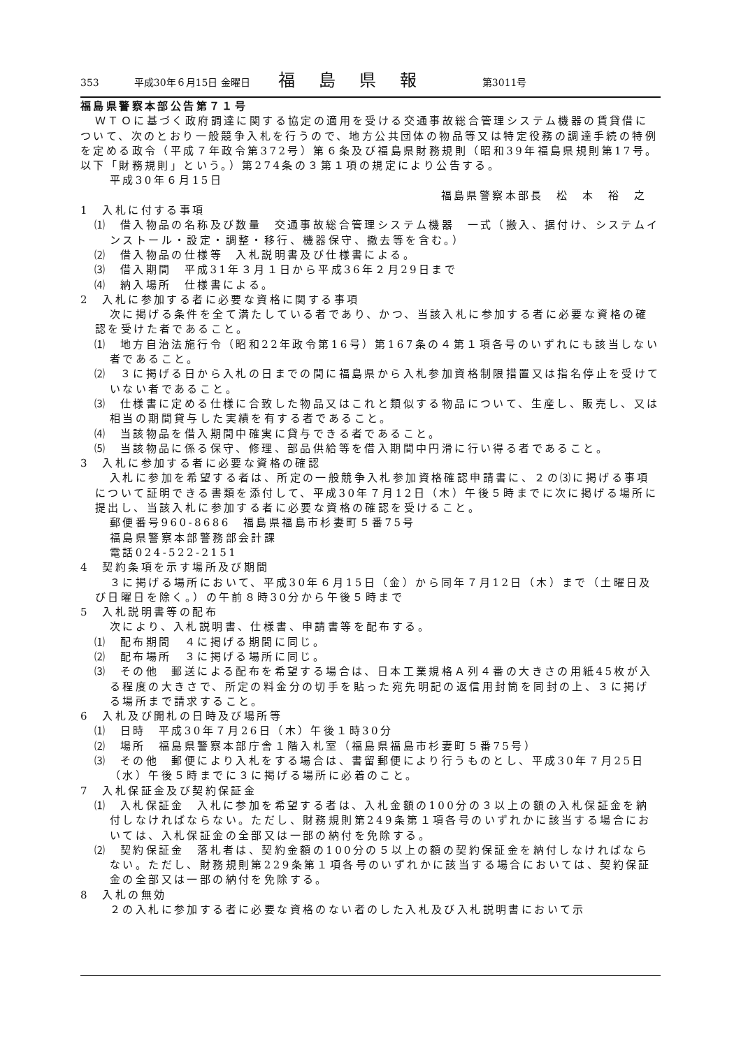353 平成30年６月15日 金曜日 福島県報 第3011号
福島県警察本部公告第７１号
ＷＴＯに基づく政府調達に関する協定の適用を受ける交通事故総合管理システム機器の賃貸借について、次のとおり一般競争入札を行うので、地方公共団体の物品等又は特定役務の調達手続の特例を定める政令（平成７年政令第372号）第６条及び福島県財務規則（昭和39年福島県規則第17号。以下「財務規則」という。）第274条の３第１項の規定により公告する。
平成30年６月15日
福島県警察本部長　松　本　裕　之
1　入札に付する事項
⑴　借入物品の名称及び数量　交通事故総合管理システム機器　一式（搬入、据付け、システムインストール・設定・調整・移行、機器保守、撤去等を含む。）
⑵　借入物品の仕様等　入札説明書及び仕様書による。
⑶　借入期間　平成31年３月１日から平成36年２月29日まで
⑷　納入場所　仕様書による。
2　入札に参加する者に必要な資格に関する事項
次に掲げる条件を全て満たしている者であり、かつ、当該入札に参加する者に必要な資格の確認を受けた者であること。
⑴　地方自治法施行令（昭和22年政令第16号）第167条の４第１項各号のいずれにも該当しない者であること。
⑵　３に掲げる日から入札の日までの間に福島県から入札参加資格制限措置又は指名停止を受けていない者であること。
⑶　仕様書に定める仕様に合致した物品又はこれと類似する物品について、生産し、販売し、又は相当の期間貸与した実績を有する者であること。
⑷　当該物品を借入期間中確実に貸与できる者であること。
⑸　当該物品に係る保守、修理、部品供給等を借入期間中円滑に行い得る者であること。
3　入札に参加する者に必要な資格の確認
入札に参加を希望する者は、所定の一般競争入札参加資格確認申請書に、２の⑶に掲げる事項について証明できる書類を添付して、平成30年７月12日（木）午後５時までに次に掲げる場所に提出し、当該入札に参加する者に必要な資格の確認を受けること。
郵便番号960-8686　福島県福島市杉妻町５番75号
福島県警察本部警務部会計課
電話024-522-2151
4　契約条項を示す場所及び期間
３に掲げる場所において、平成30年６月15日（金）から同年７月12日（木）まで（土曜日及び日曜日を除く。）の午前８時30分から午後５時まで
5　入札説明書等の配布
次により、入札説明書、仕様書、申請書等を配布する。
⑴　配布期間　４に掲げる期間に同じ。
⑵　配布場所　３に掲げる場所に同じ。
⑶　その他　郵送による配布を希望する場合は、日本工業規格Ａ列４番の大きさの用紙45枚が入る程度の大きさで、所定の料金分の切手を貼った宛先明記の返信用封筒を同封の上、３に掲げる場所まで請求すること。
6　入札及び開札の日時及び場所等
⑴　日時　平成30年７月26日（木）午後１時30分
⑵　場所　福島県警察本部庁舎１階入札室（福島県福島市杉妻町５番75号）
⑶　その他　郵便により入札をする場合は、書留郵便により行うものとし、平成30年７月25日（水）午後５時までに３に掲げる場所に必着のこと。
7　入札保証金及び契約保証金
⑴　入札保証金　入札に参加を希望する者は、入札金額の100分の３以上の額の入札保証金を納付しなければならない。ただし、財務規則第249条第１項各号のいずれかに該当する場合においては、入札保証金の全部又は一部の納付を免除する。
⑵　契約保証金　落札者は、契約金額の100分の５以上の額の契約保証金を納付しなければならない。ただし、財務規則第229条第１項各号のいずれかに該当する場合においては、契約保証金の全部又は一部の納付を免除する。
8　入札の無効
２の入札に参加する者に必要な資格のない者のした入札及び入札説明書において示